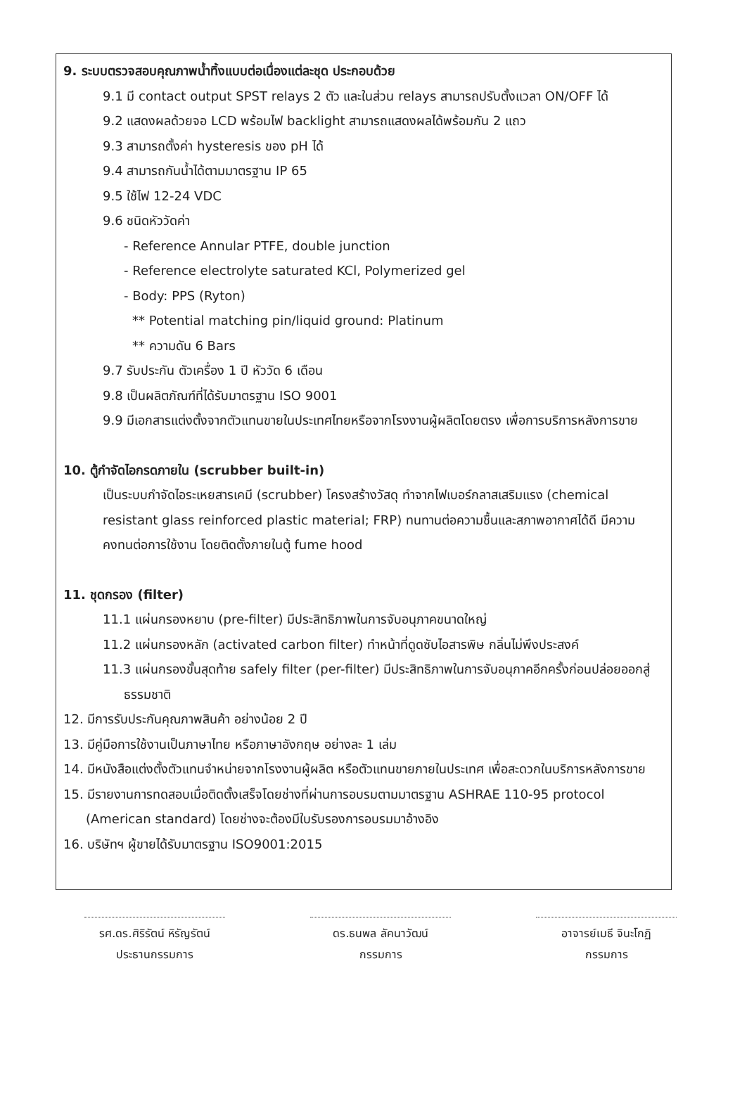9. ระบบตรวจสอบคุณภาพน้ำทิ้งแบบต่อเนื่องแต่ละชุด ประกอบด้วย
9.1 มี contact output SPST relays 2 ตัว และในส่วน relays สามารถปรับตั้งแวลา ON/OFF ได้
9.2 แสดงผลด้วยจอ LCD พร้อมไฟ backlight สามารถแสดงผลได้พร้อมกัน 2 แถว
9.3 สามารถตั้งค่า hysteresis ของ pH ได้
9.4 สามารถกันน้ำได้ตามมาตรฐาน IP 65
9.5 ใช้ไฟ 12-24 VDC
9.6 ชนิดหัววัดค่า
- Reference Annular PTFE, double junction
- Reference electrolyte saturated KCl, Polymerized gel
- Body: PPS (Ryton)
** Potential matching pin/liquid ground: Platinum
** ความดัน 6 Bars
9.7 รับประกัน ตัวเครื่อง 1 ปี หัววัด 6 เดือน
9.8 เป็นผลิตภัณฑ์ที่ได้รับมาตรฐาน ISO 9001
9.9 มีเอกสารแต่งตั้งจากตัวแทนขายในประเทศไทยหรือจากโรงงานผู้ผลิตโดยตรง เพื่อการบริการหลังการขาย
10. ตู้กำจัดไอกรดภายใน (scrubber built-in)
เป็นระบบกำจัดไอระเหยสารเคมี (scrubber) โครงสร้างวัสดุ ทำจากไฟเบอร์กลาสเสริมแรง (chemical resistant glass reinforced plastic material; FRP) ทนทานต่อความชื้นและสภาพอากาศได้ดี มีความคงทนต่อการใช้งาน โดยติดตั้งภายในตู้ fume hood
11. ชุดกรอง (filter)
11.1 แผ่นกรองหยาบ (pre-filter) มีประสิทธิภาพในการจับอนุภาคขนาดใหญ่
11.2 แผ่นกรองหลัก (activated carbon filter) ทำหน้าที่ดูดซับไอสารพิษ กลิ่นไม่พึงประสงค์
11.3 แผ่นกรองขั้นสุดท้าย safely filter (per-filter) มีประสิทธิภาพในการจับอนุภาคอีกครั้งก่อนปล่อยออกสู่ธรรมชาติ
12. มีการรับประกันคุณภาพสินค้า อย่างน้อย 2 ปี
13. มีคู่มือการใช้งานเป็นภาษาไทย หรือภาษาอังกฤษ อย่างละ 1 เล่ม
14. มีหนังสือแต่งตั้งตัวแทนจำหน่ายจากโรงงานผู้ผลิต หรือตัวแทนขายภายในประเทศ เพื่อสะดวกในบริการหลังการขาย
15. มีรายงานการทดสอบเมื่อติดตั้งเสร็จโดยช่างที่ผ่านการอบรมตามมาตรฐาน ASHRAE 110-95 protocol (American standard) โดยช่างจะต้องมีใบรับรองการอบรมมาอ้างอิง
16. บริษัทฯ ผู้ขายได้รับมาตรฐาน ISO9001:2015
รศ.ดร.ศิริรัตน์ หิรัญรัตน์
ประธานกรรมการ
ดร.ธนพล ลัคนาวัฒน์
กรรมการ
อาจารย์เมธี จินะโกฏิ
กรรมการ